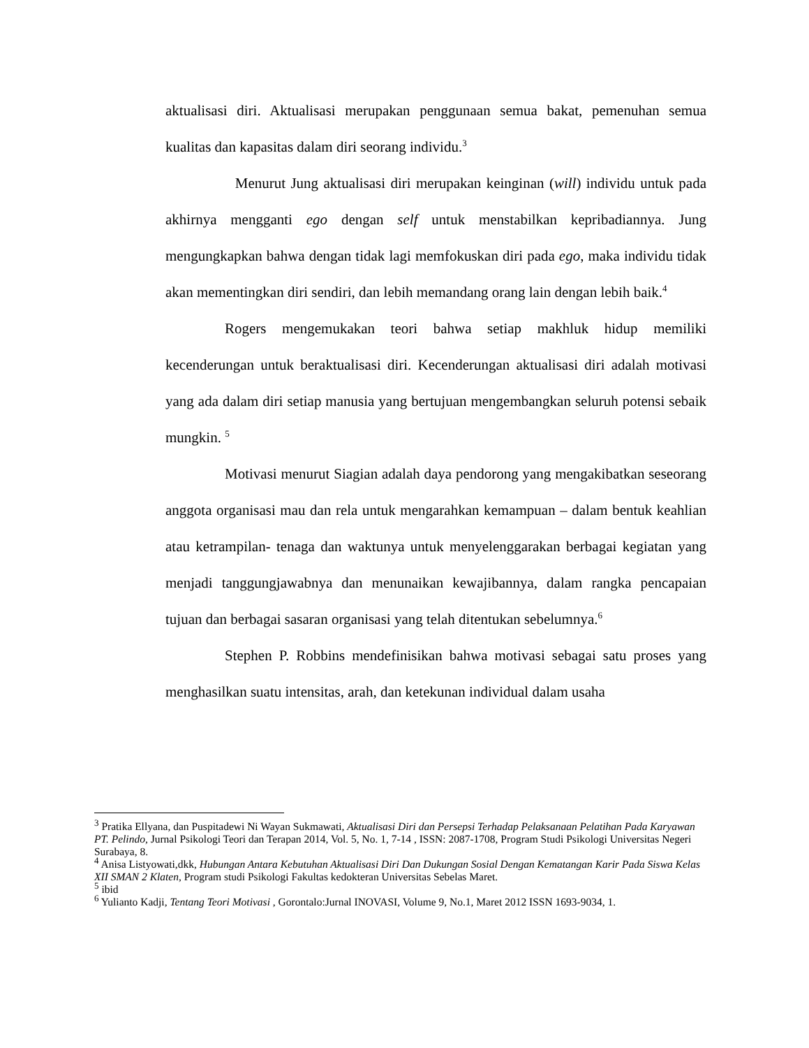aktualisasi diri. Aktualisasi merupakan penggunaan semua bakat, pemenuhan semua kualitas dan kapasitas dalam diri seorang individu.<sup>3</sup>
Menurut Jung aktualisasi diri merupakan keinginan (will) individu untuk pada akhirnya mengganti ego dengan self untuk menstabilkan kepribadiannya. Jung mengungkapkan bahwa dengan tidak lagi memfokuskan diri pada ego, maka individu tidak akan mementingkan diri sendiri, dan lebih memandang orang lain dengan lebih baik.<sup>4</sup>
Rogers mengemukakan teori bahwa setiap makhluk hidup memiliki kecenderungan untuk beraktualisasi diri. Kecenderungan aktualisasi diri adalah motivasi yang ada dalam diri setiap manusia yang bertujuan mengembangkan seluruh potensi sebaik mungkin. <sup>5</sup>
Motivasi menurut Siagian adalah daya pendorong yang mengakibatkan seseorang anggota organisasi mau dan rela untuk mengarahkan kemampuan – dalam bentuk keahlian atau ketrampilan- tenaga dan waktunya untuk menyelenggarakan berbagai kegiatan yang menjadi tanggungjawabnya dan menunaikan kewajibannya, dalam rangka pencapaian tujuan dan berbagai sasaran organisasi yang telah ditentukan sebelumnya.<sup>6</sup>
Stephen P. Robbins mendefinisikan bahwa motivasi sebagai satu proses yang menghasilkan suatu intensitas, arah, dan ketekunan individual dalam usaha
<sup>3</sup> Pratika Ellyana, dan Puspitadewi Ni Wayan Sukmawati, Aktualisasi Diri dan Persepsi Terhadap Pelaksanaan Pelatihan Pada Karyawan PT. Pelindo, Jurnal Psikologi Teori dan Terapan 2014, Vol. 5, No. 1, 7-14 , ISSN: 2087-1708, Program Studi Psikologi Universitas Negeri Surabaya, 8.
<sup>4</sup> Anisa Listyowati,dkk, Hubungan Antara Kebutuhan Aktualisasi Diri Dan Dukungan Sosial Dengan Kematangan Karir Pada Siswa Kelas XII SMAN 2 Klaten, Program studi Psikologi Fakultas kedokteran Universitas Sebelas Maret.
<sup>5</sup> ibid
<sup>6</sup> Yulianto Kadji, Tentang Teori Motivasi , Gorontalo:Jurnal INOVASI, Volume 9, No.1, Maret 2012 ISSN 1693-9034, 1.